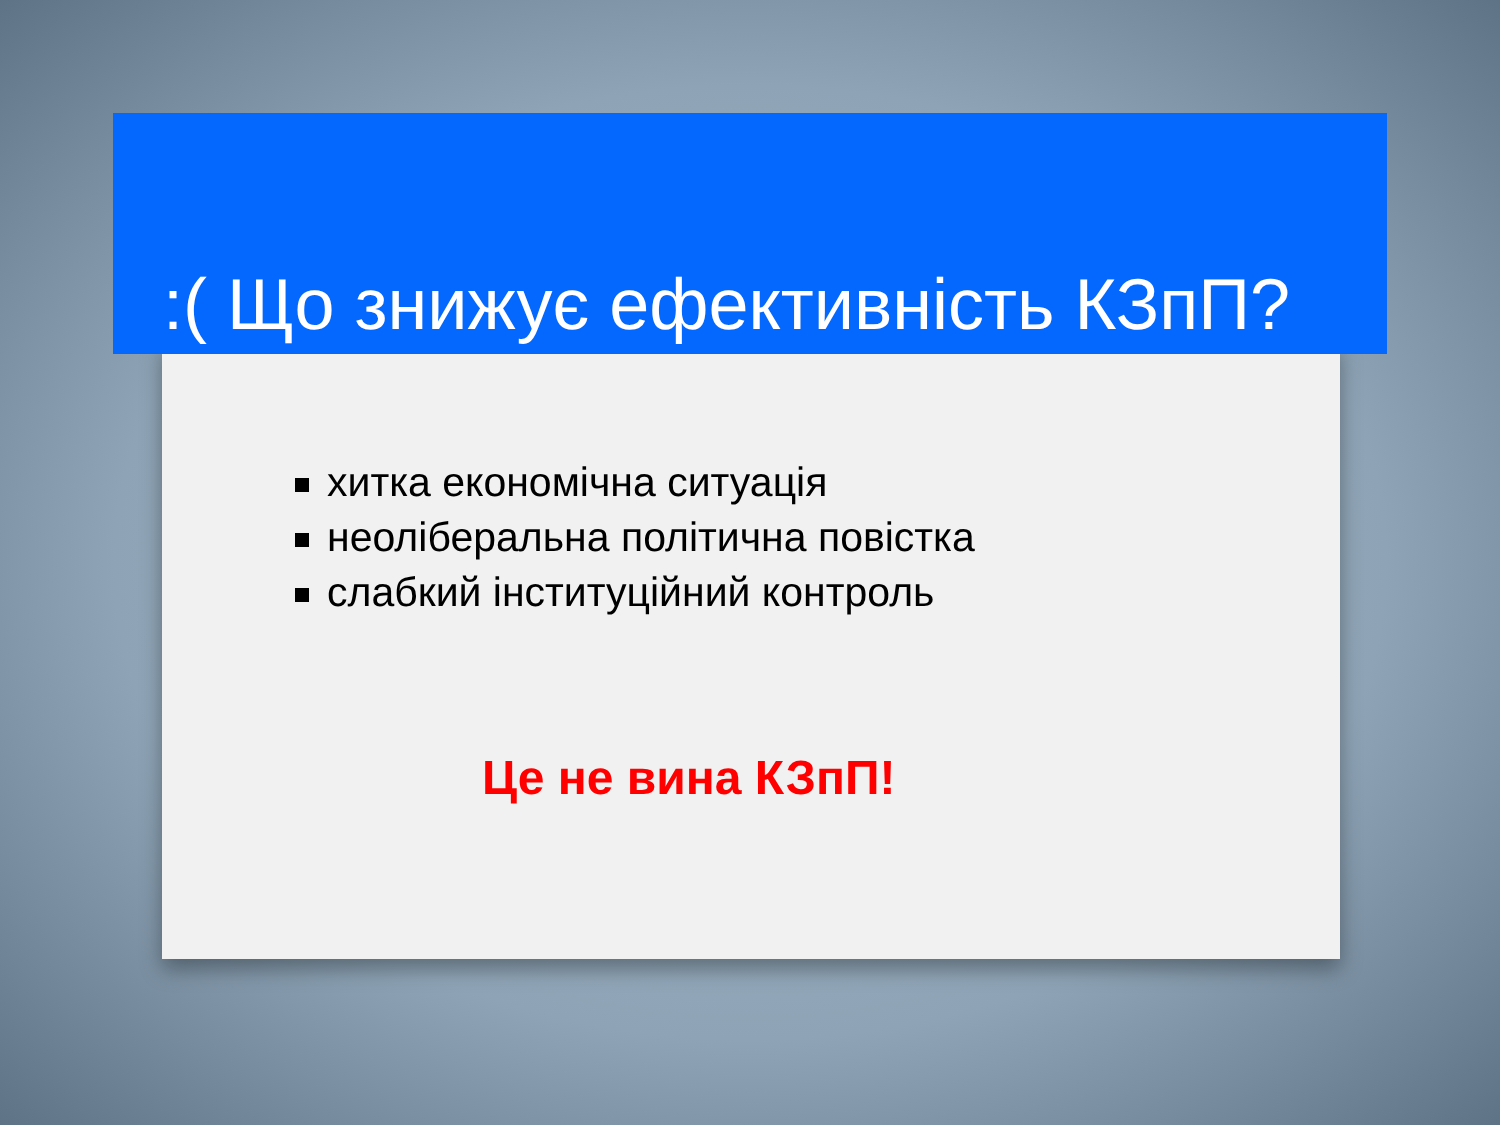:( Що знижує ефективність КЗпП?
хитка економічна ситуація
неоліберальна політична повістка
слабкий інституційний контроль
Це не вина КЗпП!